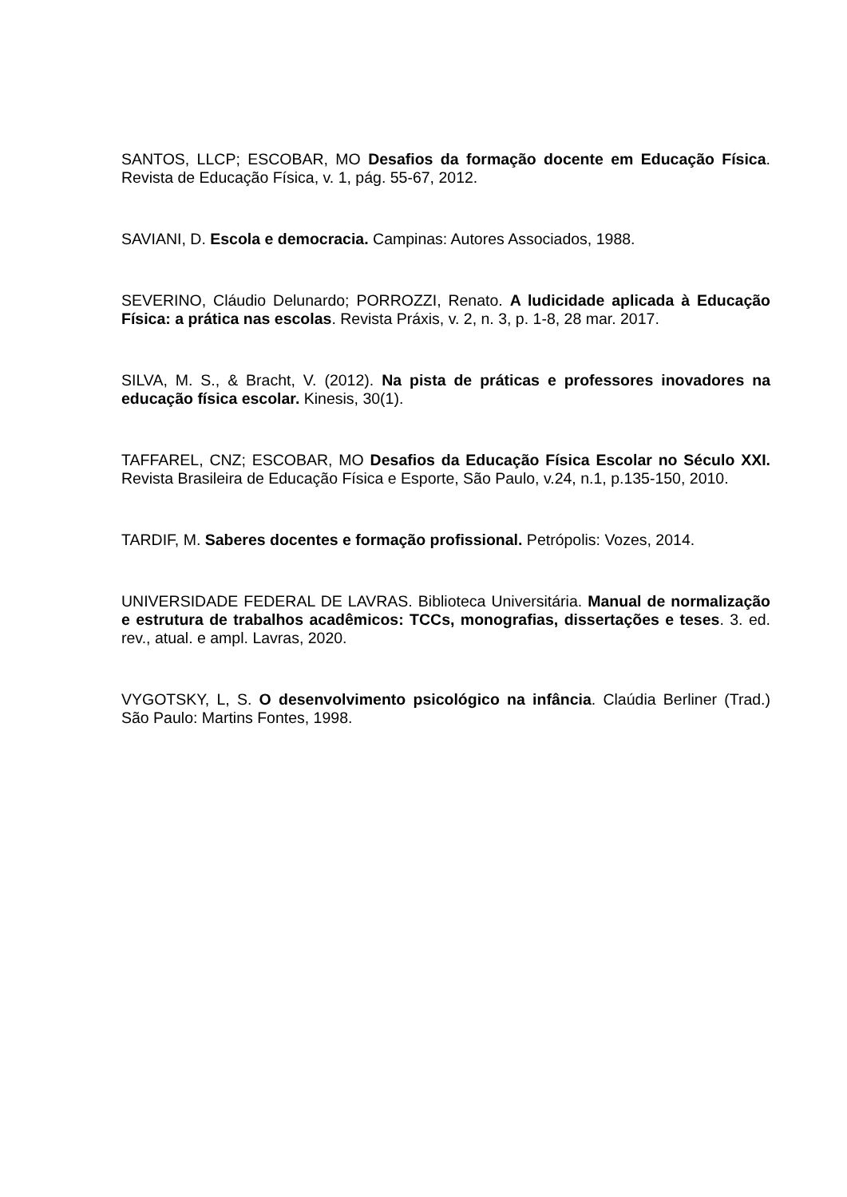SANTOS, LLCP; ESCOBAR, MO Desafios da formação docente em Educação Física. Revista de Educação Física, v. 1, pág. 55-67, 2012.
SAVIANI, D. Escola e democracia. Campinas: Autores Associados, 1988.
SEVERINO, Cláudio Delunardo; PORROZZI, Renato. A ludicidade aplicada à Educação Física: a prática nas escolas. Revista Práxis, v. 2, n. 3, p. 1-8, 28 mar. 2017.
SILVA, M. S., & Bracht, V. (2012). Na pista de práticas e professores inovadores na educação física escolar. Kinesis, 30(1).
TAFFAREL, CNZ; ESCOBAR, MO Desafios da Educação Física Escolar no Século XXI. Revista Brasileira de Educação Física e Esporte, São Paulo, v.24, n.1, p.135-150, 2010.
TARDIF, M. Saberes docentes e formação profissional. Petrópolis: Vozes, 2014.
UNIVERSIDADE FEDERAL DE LAVRAS. Biblioteca Universitária. Manual de normalização e estrutura de trabalhos acadêmicos: TCCs, monografias, dissertações e teses. 3. ed. rev., atual. e ampl. Lavras, 2020.
VYGOTSKY, L, S. O desenvolvimento psicológico na infância. Claúdia Berliner (Trad.) São Paulo: Martins Fontes, 1998.